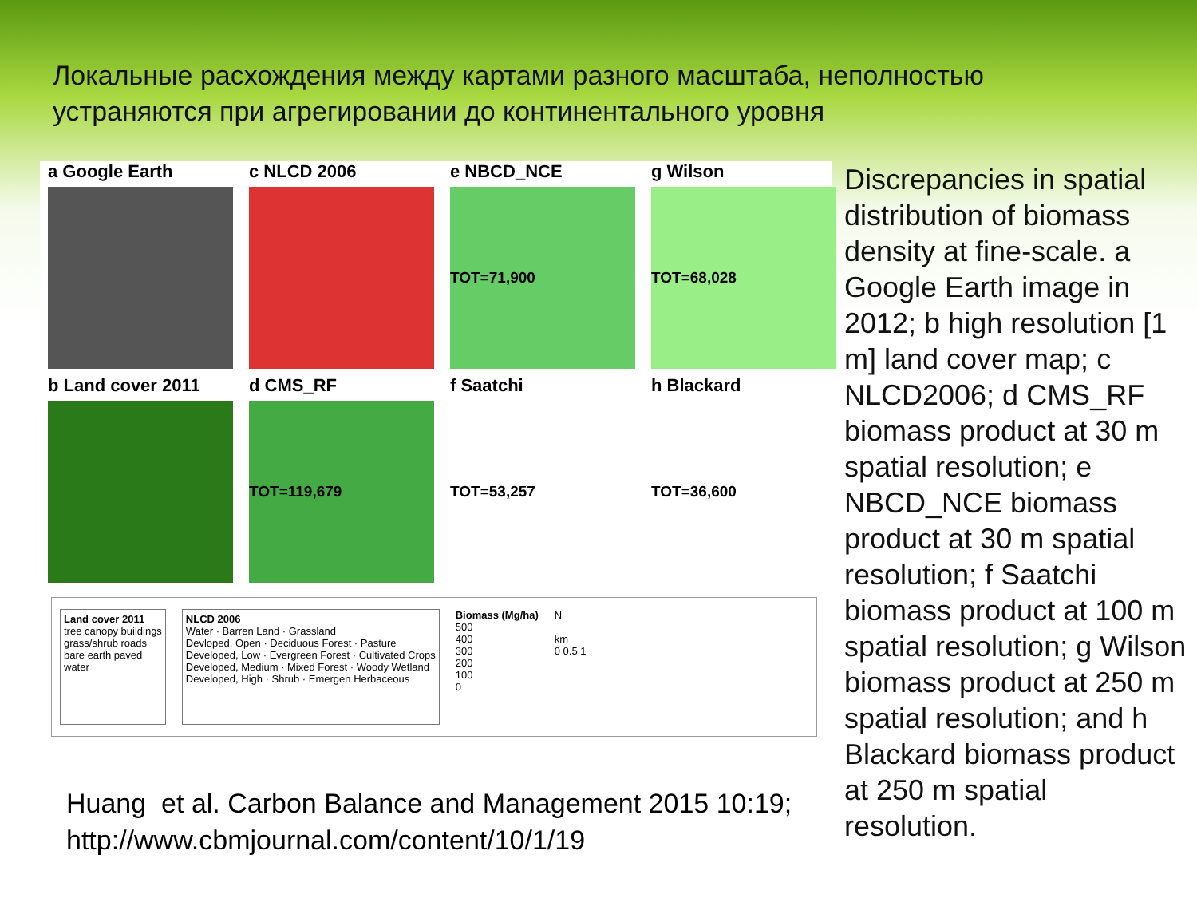Локальные расхождения между картами разного масштаба, неполностью устраняются при агрегировании до континентального уровня
a Google Earth
c NLCD 2006
e NBCD_NCE
TOT=71,900
g Wilson
TOT=68,028
b Land cover 2011
d CMS_RF
TOT=119,679
f Saatchi
TOT=53,257
h Blackard
TOT=36,600
Land cover 2011
tree canopy buildings
grass/shrub roads
bare earth paved
water
NLCD 2006
Water · Barren Land · Grassland
Devloped, Open · Deciduous Forest · Pasture
Developed, Low · Evergreen Forest · Cultivated Crops
Developed, Medium · Mixed Forest · Woody Wetland
Developed, High · Shrub · Emergen Herbaceous
Biomass (Mg/ha)
500
400
300
200
100
0
N
km
0 0.5 1
Huang et al. Carbon Balance and Management 2015 10:19; http://www.cbmjournal.com/content/10/1/19
Discrepancies in spatial distribution of biomass density at fine-scale. a Google Earth image in 2012; b high resolution [1 m] land cover map; c NLCD2006; d CMS_RF biomass product at 30 m spatial resolution; e NBCD_NCE biomass product at 30 m spatial resolution; f Saatchi biomass product at 100 m spatial resolution; g Wilson biomass product at 250 m spatial resolution; and h Blackard biomass product at 250 m spatial resolution.